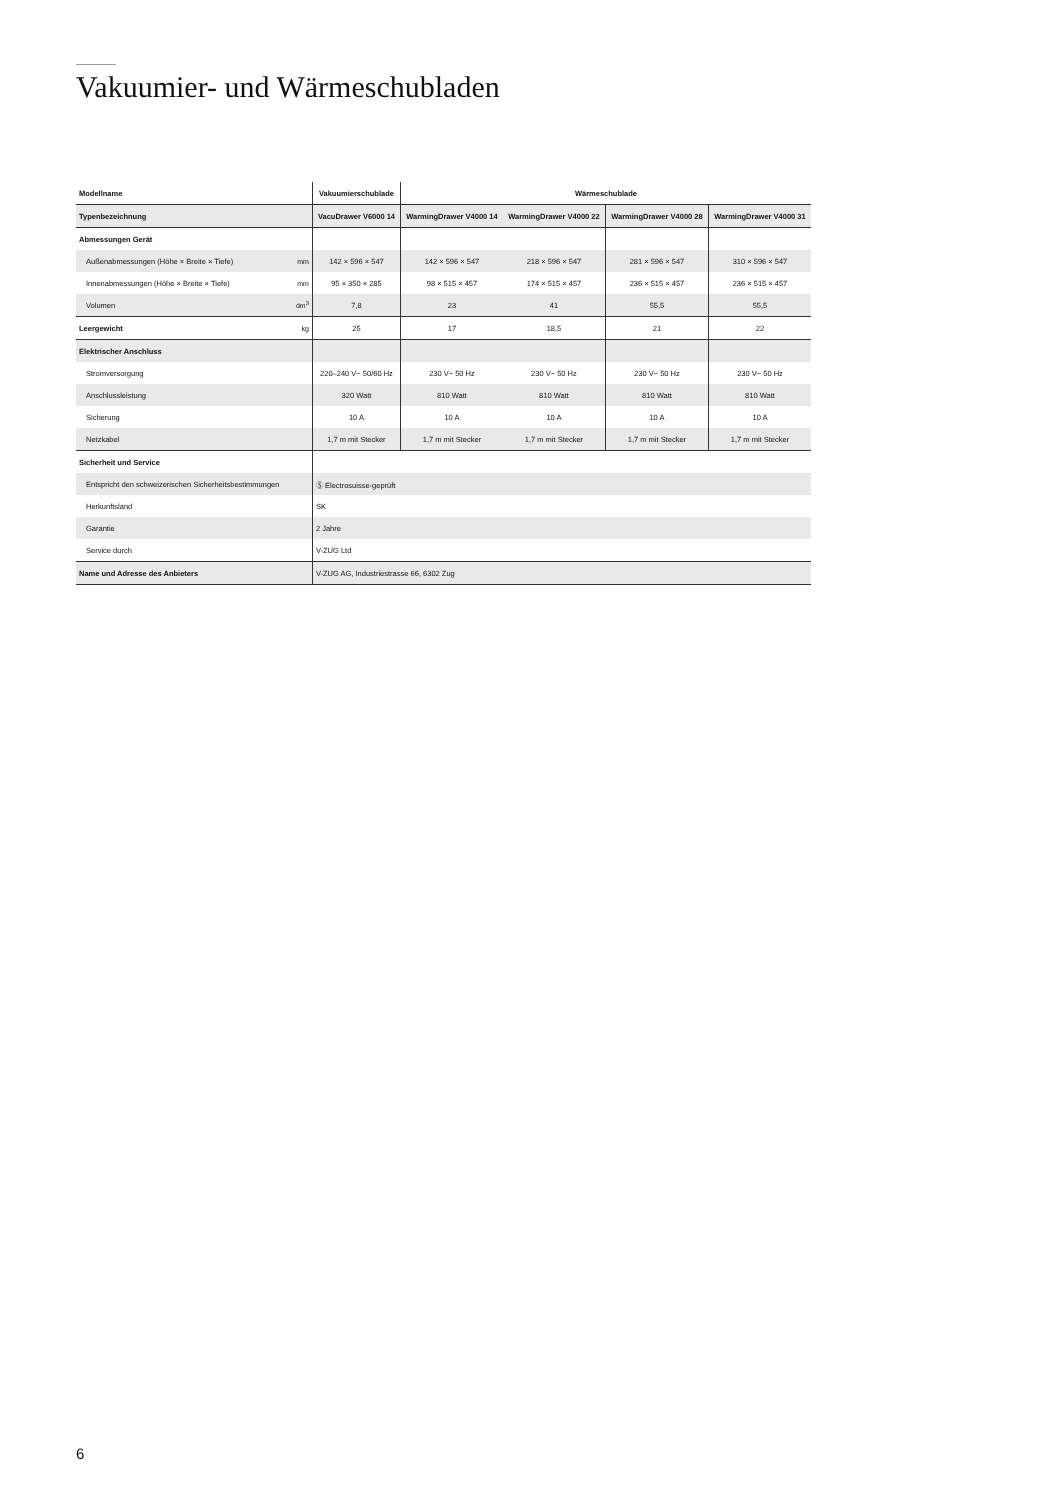Vakuumier- und Wärmeschubladen
| Modellname | | Vakuumierschublade | Wärmeschublade | | | |
| Typenbezeichnung | | VacuDrawer V6000 14 | WarmingDrawer V4000 14 | WarmingDrawer V4000 22 | WarmingDrawer V4000 28 | WarmingDrawer V4000 31 |
| Abmessungen Gerät | | | | | | |
| Außenabmessungen (Höhe × Breite × Tiefe) | mm | 142 × 596 × 547 | 142 × 596 × 547 | 218 × 596 × 547 | 281 × 596 × 547 | 310 × 596 × 547 |
| Innenabmessungen (Höhe × Breite × Tiefe) | mm | 95 × 350 × 285 | 98 × 515 × 457 | 174 × 515 × 457 | 236 × 515 × 457 | 236 × 515 × 457 |
| Volumen | dm<sup>3</sup> | 7,8 | 23 | 41 | 55,5 | 55,5 |
| Leergewicht | kg | 25 | 17 | 18,5 | 21 | 22 |
| Elektrischer Anschluss | | | | | | |
| Stromversorgung | | 220–240 V~ 50/60 Hz | 230 V~ 50 Hz | 230 V~ 50 Hz | 230 V~ 50 Hz | 230 V~ 50 Hz |
| Anschlussleistung | | 320 Watt | 810 Watt | 810 Watt | 810 Watt | 810 Watt |
| Sicherung | | 10 A | 10 A | 10 A | 10 A | 10 A |
| Netzkabel | | 1,7 m mit Stecker | 1,7 m mit Stecker | 1,7 m mit Stecker | 1,7 m mit Stecker | 1,7 m mit Stecker |
| Sicherheit und Service | | | | | | |
| Entspricht den schweizerischen Sicherheitsbestimmungen | | Ⓢ Electrosuisse-geprüft | | | | |
| Herkunftsland | | SK | | | | |
| Garantie | | 2 Jahre | | | | |
| Service durch | | V-ZUG Ltd | | | | |
| Name und Adresse des Anbieters | | V-ZUG AG, Industriestrasse 66, 6302 Zug | | | | |
6